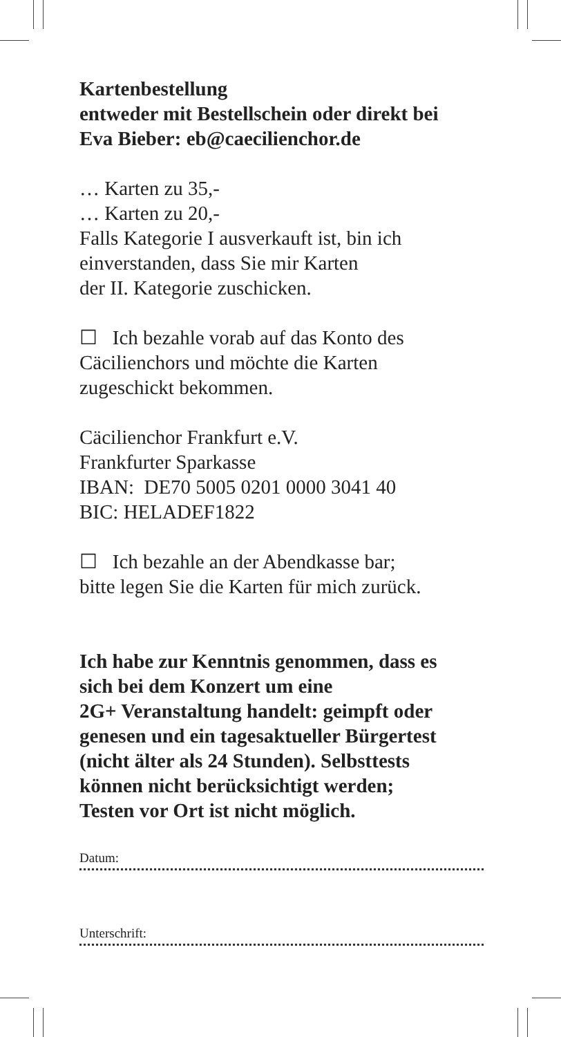Kartenbestellung
entweder mit Bestellschein oder direkt bei
Eva Bieber: eb@caecilienchor.de
… Karten zu 35,-
… Karten zu 20,-
Falls Kategorie I ausverkauft ist, bin ich
einverstanden, dass Sie mir Karten
der II. Kategorie zuschicken.
☐ Ich bezahle vorab auf das Konto des
Cäcilienchors und möchte die Karten
zugeschickt bekommen.
Cäcilienchor Frankfurt e.V.
Frankfurter Sparkasse
IBAN: DE70 5005 0201 0000 3041 40
BIC: HELADEF1822
☐ Ich bezahle an der Abendkasse bar;
bitte legen Sie die Karten für mich zurück.
Ich habe zur Kenntnis genommen, dass es
sich bei dem Konzert um eine
2G+ Veranstaltung handelt: geimpft oder
genesen und ein tagesaktueller Bürgertest
(nicht älter als 24 Stunden). Selbsttests
können nicht berücksichtigt werden;
Testen vor Ort ist nicht möglich.
Datum:
Unterschrift: